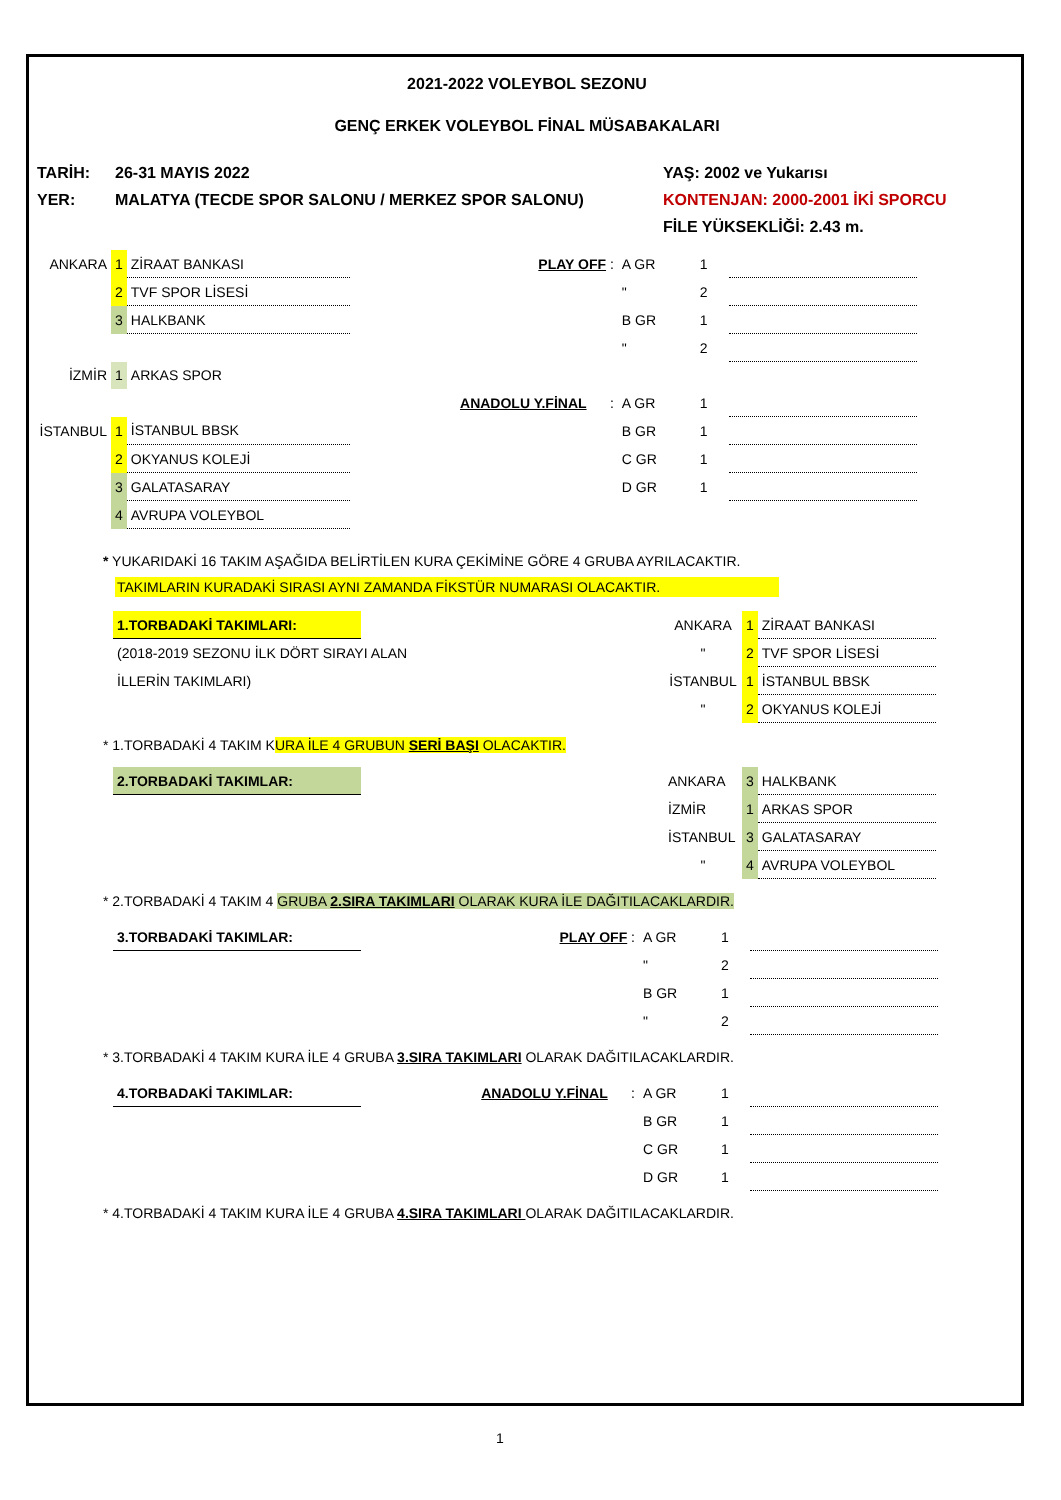2021-2022 VOLEYBOL SEZONU
GENÇ ERKEK VOLEYBOL FİNAL MÜSABAKALARI
| TARİH: | 26-31 MAYIS 2022 | YAŞ: 2002 ve Yukarısı |
| YER: | MALATYA (TECDE SPOR SALONU / MERKEZ SPOR SALONU) | KONTENJAN: 2000-2001 İKİ SPORCU |
| | | FİLE YÜKSEKLİĞİ: 2.43 m. |
| ANKARA | 1 | ZİRAAT BANKASI | PLAY OFF : | A GR | 1 | |
| | 2 | TVF SPOR LİSESİ | | " | 2 | |
| | 3 | HALKBANK | | B GR | 1 | |
| | | | | " | 2 | |
| İZMİR | 1 | ARKAS SPOR | | | | |
| | | | ANADOLU Y.FİNAL : | A GR | 1 | |
| İSTANBUL | 1 | İSTANBUL BBSK | | B GR | 1 | |
| | 2 | OKYANUS KOLEJİ | | C GR | 1 | |
| | 3 | GALATASARAY | | D GR | 1 | |
| | 4 | AVRUPA VOLEYBOL | | | | |
* YUKARIDAKİ 16 TAKIM AŞAĞIDA BELİRTİLEN KURA ÇEKİMİNE GÖRE 4 GRUBA AYRILACAKTIR.
TAKIMLARIN KURADAKİ SIRASI AYNI ZAMANDA FİKSTÜR NUMARASI OLACAKTIR.
| 1.TORBADAKİ TAKIMLARI: | | ANKARA | 1 | ZİRAAT BANKASI |
| (2018-2019 SEZONU İLK DÖRT SIRAYI ALAN | | " | 2 | TVF SPOR LİSESİ |
| İLLERİN TAKIMLARI) | | İSTANBUL | 1 | İSTANBUL BBSK |
| | | " | 2 | OKYANUS KOLEJİ |
* 1.TORBADAKİ 4 TAKIM KURA İLE 4 GRUBUN SERİ BAŞI OLACAKTIR.
| 2.TORBADAKİ TAKIMLAR: | | ANKARA | 3 | HALKBANK |
| | | İZMİR | 1 | ARKAS SPOR |
| | | İSTANBUL | 3 | GALATASARAY |
| | | " | 4 | AVRUPA VOLEYBOL |
* 2.TORBADAKİ 4 TAKIM 4 GRUBA 2.SIRA TAKIMLARI OLARAK KURA İLE DAĞITILACAKLARDIR.
| 3.TORBADAKİ TAKIMLAR: | PLAY OFF : | A GR | 1 | |
| | | " | 2 | |
| | | B GR | 1 | |
| | | " | 2 | |
* 3.TORBADAKİ 4 TAKIM KURA İLE 4 GRUBA 3.SIRA TAKIMLARI OLARAK DAĞITILACAKLARDIR.
| 4.TORBADAKİ TAKIMLAR: | ANADOLU Y.FİNAL : | A GR | 1 | |
| | | B GR | 1 | |
| | | C GR | 1 | |
| | | D GR | 1 | |
* 4.TORBADAKİ 4 TAKIM KURA İLE 4 GRUBA 4.SIRA TAKIMLARI OLARAK DAĞITILACAKLARDIR.
1